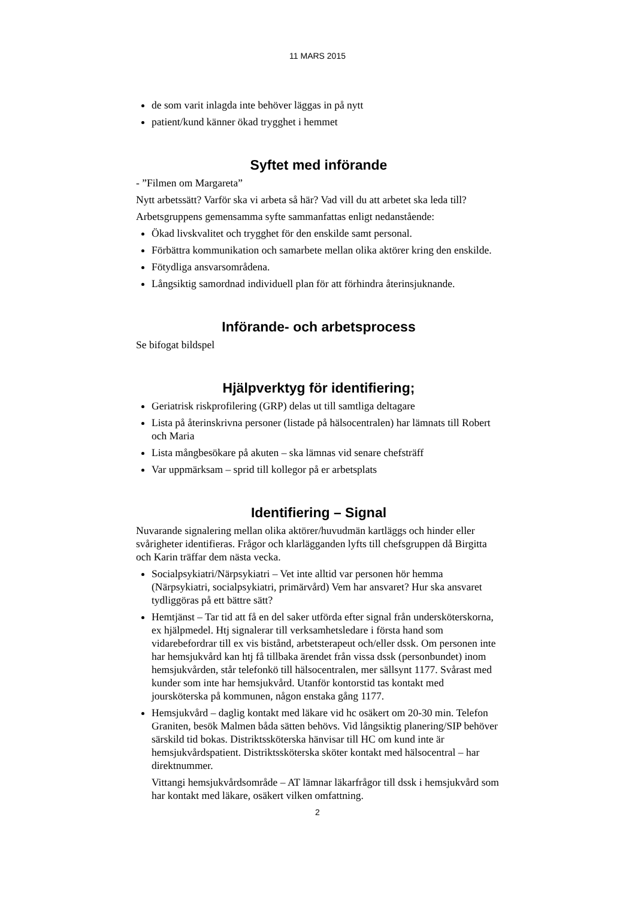11 MARS 2015
de som varit inlagda inte behöver läggas in på nytt
patient/kund känner ökad trygghet i hemmet
Syftet med införande
- ”Filmen om Margareta”
Nytt arbetssätt? Varför ska vi arbeta så här? Vad vill du att arbetet ska leda till?
Arbetsgruppens gemensamma syfte sammanfattas enligt nedanstående:
Ökad livskvalitet och trygghet för den enskilde samt personal.
Förbättra kommunikation och samarbete mellan olika aktörer kring den enskilde.
Fötydliga ansvarsområdena.
Långsiktig samordnad individuell plan för att förhindra återinsjuknande.
Införande- och arbetsprocess
Se bifogat bildspel
Hjälpverktyg för identifiering;
Geriatrisk riskprofilering (GRP) delas ut till samtliga deltagare
Lista på återinskrivna personer (listade på hälsocentralen) har lämnats till Robert och Maria
Lista mångbesökare på akuten – ska lämnas vid senare chefsträff
Var uppmärksam – sprid till kollegor på er arbetsplats
Identifiering – Signal
Nuvarande signalering mellan olika aktörer/huvudmän kartläggs och hinder eller svårigheter identifieras. Frågor och klarlägganden lyfts till chefsgruppen då Birgitta och Karin träffar dem nästa vecka.
Socialpsykiatri/Närpsykiatri – Vet inte alltid var personen hör hemma (Närpsykiatri, socialpsykiatri, primärvård) Vem har ansvaret? Hur ska ansvaret tydliggöras på ett bättre sätt?
Hemtjänst – Tar tid att få en del saker utförda efter signal från undersköterskorna, ex hjälpmedel. Htj signalerar till verksamhetsledare i första hand som vidarebefordrar till ex vis bistånd, arbetsterapeut och/eller dssk. Om personen inte har hemsjukvård kan htj få tillbaka ärendet från vissa dssk (personbundet) inom hemsjukvården, står telefonkö till hälsocentralen, mer sällsynt 1177. Svårast med kunder som inte har hemsjukvård. Utanför kontorstid tas kontakt med joursköterska på kommunen, någon enstaka gång 1177.
Hemsjukvård – daglig kontakt med läkare vid hc osäkert om 20-30 min. Telefon Graniten, besök Malmen båda sätten behövs. Vid långsiktig planering/SIP behöver särskild tid bokas. Distriktssköterska hänvisar till HC om kund inte är hemsjukvårdspatient. Distriktssköterska sköter kontakt med hälsocentral – har direktnummer.
Vittangi hemsjukvårdsområde – AT lämnar läkarfrågor till dssk i hemsjukvård som har kontakt med läkare, osäkert vilken omfattning.
2